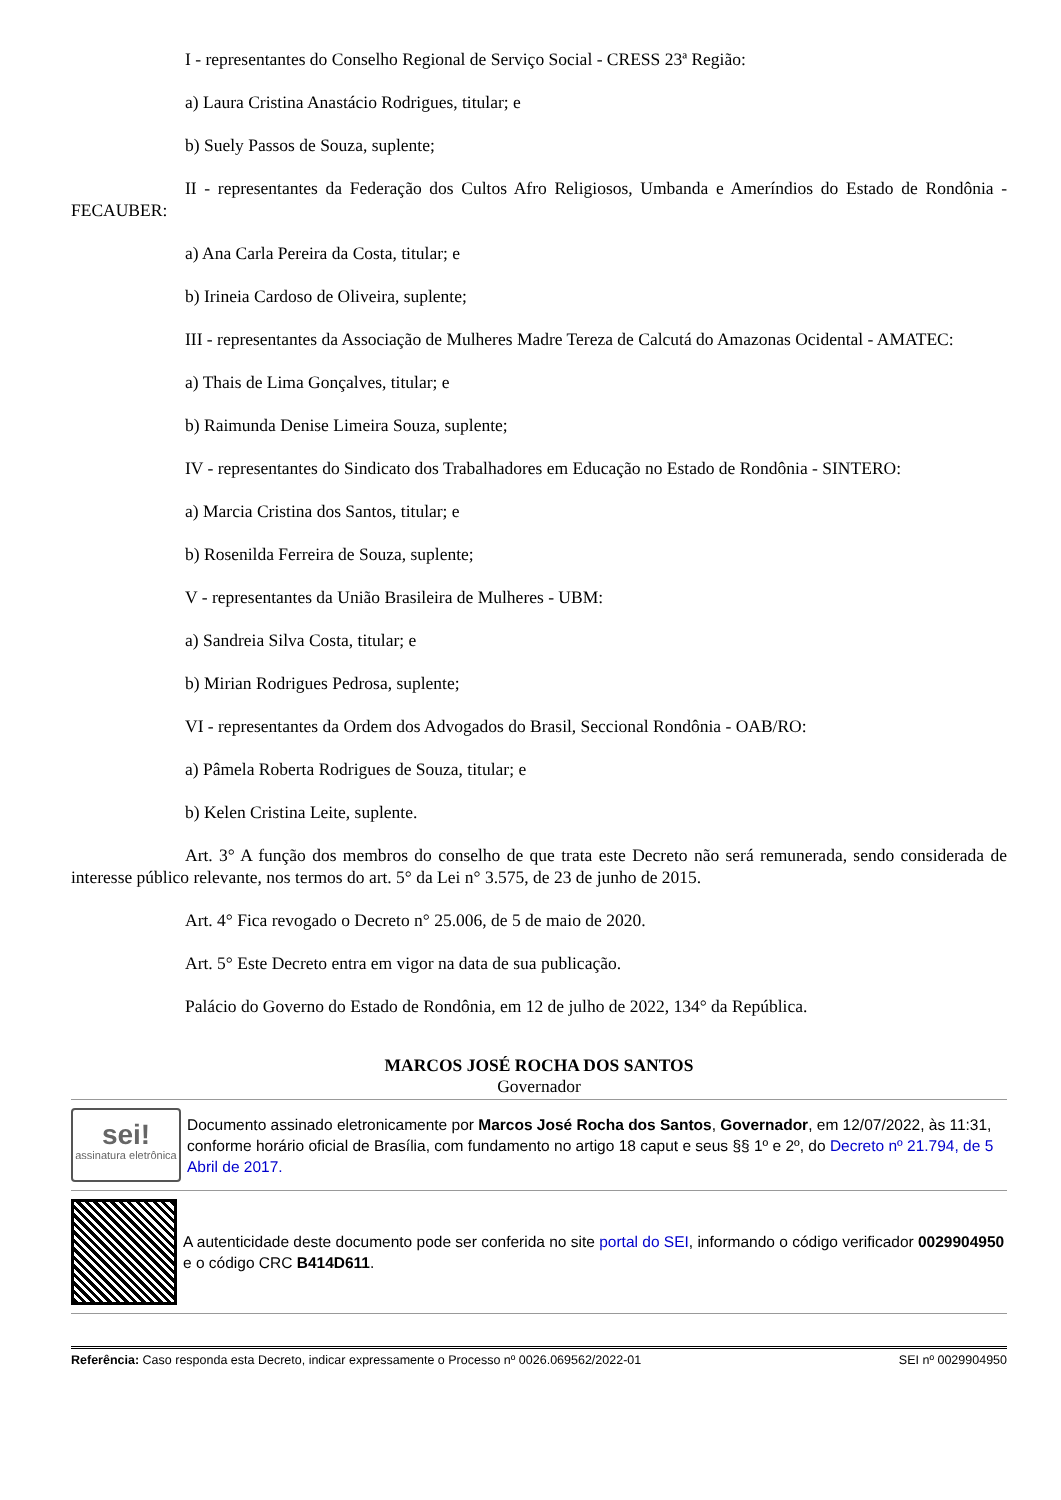I - representantes do Conselho Regional de Serviço Social - CRESS 23ª Região:
a) Laura Cristina Anastácio Rodrigues, titular; e
b) Suely Passos de Souza, suplente;
II - representantes da Federação dos Cultos Afro Religiosos, Umbanda e Ameríndios do Estado de Rondônia - FECAUBER:
a) Ana Carla Pereira da Costa, titular; e
b) Irineia Cardoso de Oliveira, suplente;
III - representantes da Associação de Mulheres Madre Tereza de Calcutá do Amazonas Ocidental - AMATEC:
a) Thais de Lima Gonçalves, titular; e
b) Raimunda Denise Limeira Souza, suplente;
IV - representantes do Sindicato dos Trabalhadores em Educação no Estado de Rondônia - SINTERO:
a) Marcia Cristina dos Santos, titular; e
b) Rosenilda Ferreira de Souza, suplente;
V - representantes da União Brasileira de Mulheres - UBM:
a) Sandreia Silva Costa, titular; e
b) Mirian Rodrigues Pedrosa, suplente;
VI - representantes da Ordem dos Advogados do Brasil, Seccional Rondônia - OAB/RO:
a) Pâmela Roberta Rodrigues de Souza, titular; e
b) Kelen Cristina Leite, suplente.
Art. 3° A função dos membros do conselho de que trata este Decreto não será remunerada, sendo considerada de interesse público relevante, nos termos do art. 5° da Lei n° 3.575, de 23 de junho de 2015.
Art. 4° Fica revogado o Decreto n° 25.006, de 5 de maio de 2020.
Art. 5° Este Decreto entra em vigor na data de sua publicação.
Palácio do Governo do Estado de Rondônia, em 12 de julho de 2022, 134° da República.
MARCOS JOSÉ ROCHA DOS SANTOS
Governador
sei!
assinatura eletrônica
Documento assinado eletronicamente por Marcos José Rocha dos Santos, Governador, em 12/07/2022, às 11:31, conforme horário oficial de Brasília, com fundamento no artigo 18 caput e seus §§ 1º e 2º, do Decreto nº 21.794, de 5 Abril de 2017.
A autenticidade deste documento pode ser conferida no site portal do SEI, informando o código verificador 0029904950 e o código CRC B414D611.
Referência: Caso responda esta Decreto, indicar expressamente o Processo nº 0026.069562/2022-01 SEI nº 0029904950